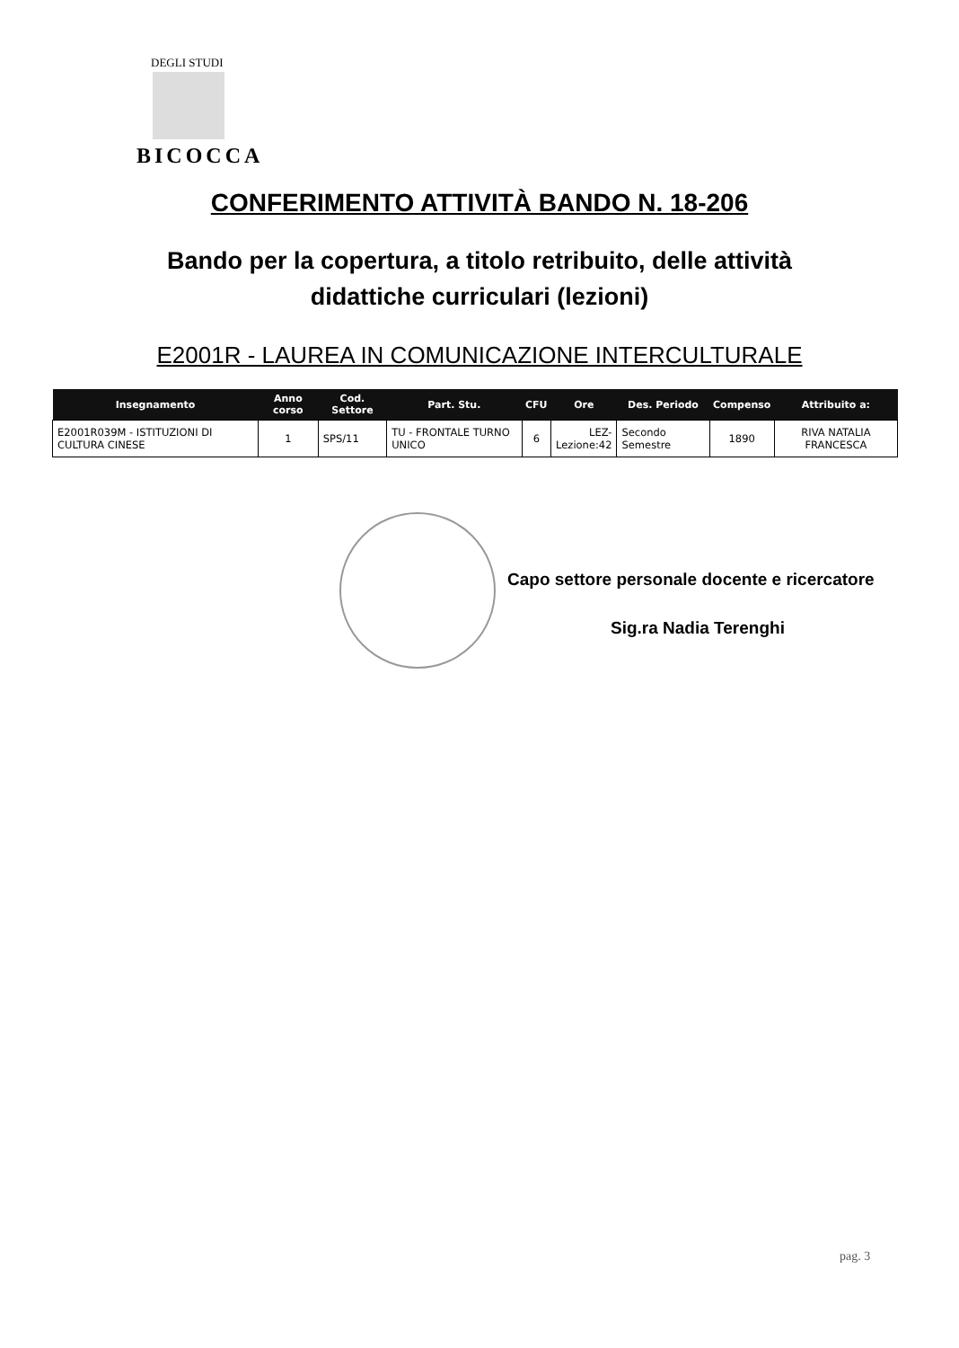DEGLI STUDI
BICOCCA
CONFERIMENTO ATTIVITÀ BANDO N. 18-206
Bando per la copertura, a titolo retribuito, delle attività didattiche curriculari (lezioni)
E2001R - LAUREA IN COMUNICAZIONE INTERCULTURALE
| Insegnamento | Anno corso | Cod. Settore | Part. Stu. | CFU | Ore | Des. Periodo | Compenso | Attribuito a: |
| --- | --- | --- | --- | --- | --- | --- | --- | --- |
| E2001R039M - ISTITUZIONI DI CULTURA CINESE | 1 | SPS/11 | TU - FRONTALE TURNO UNICO | 6 | LEZ- Lezione:42 | Secondo Semestre | 1890 | RIVA NATALIA FRANCESCA |
Capo settore personale docente e ricercatore
Sig.ra Nadia Terenghi
pag. 3